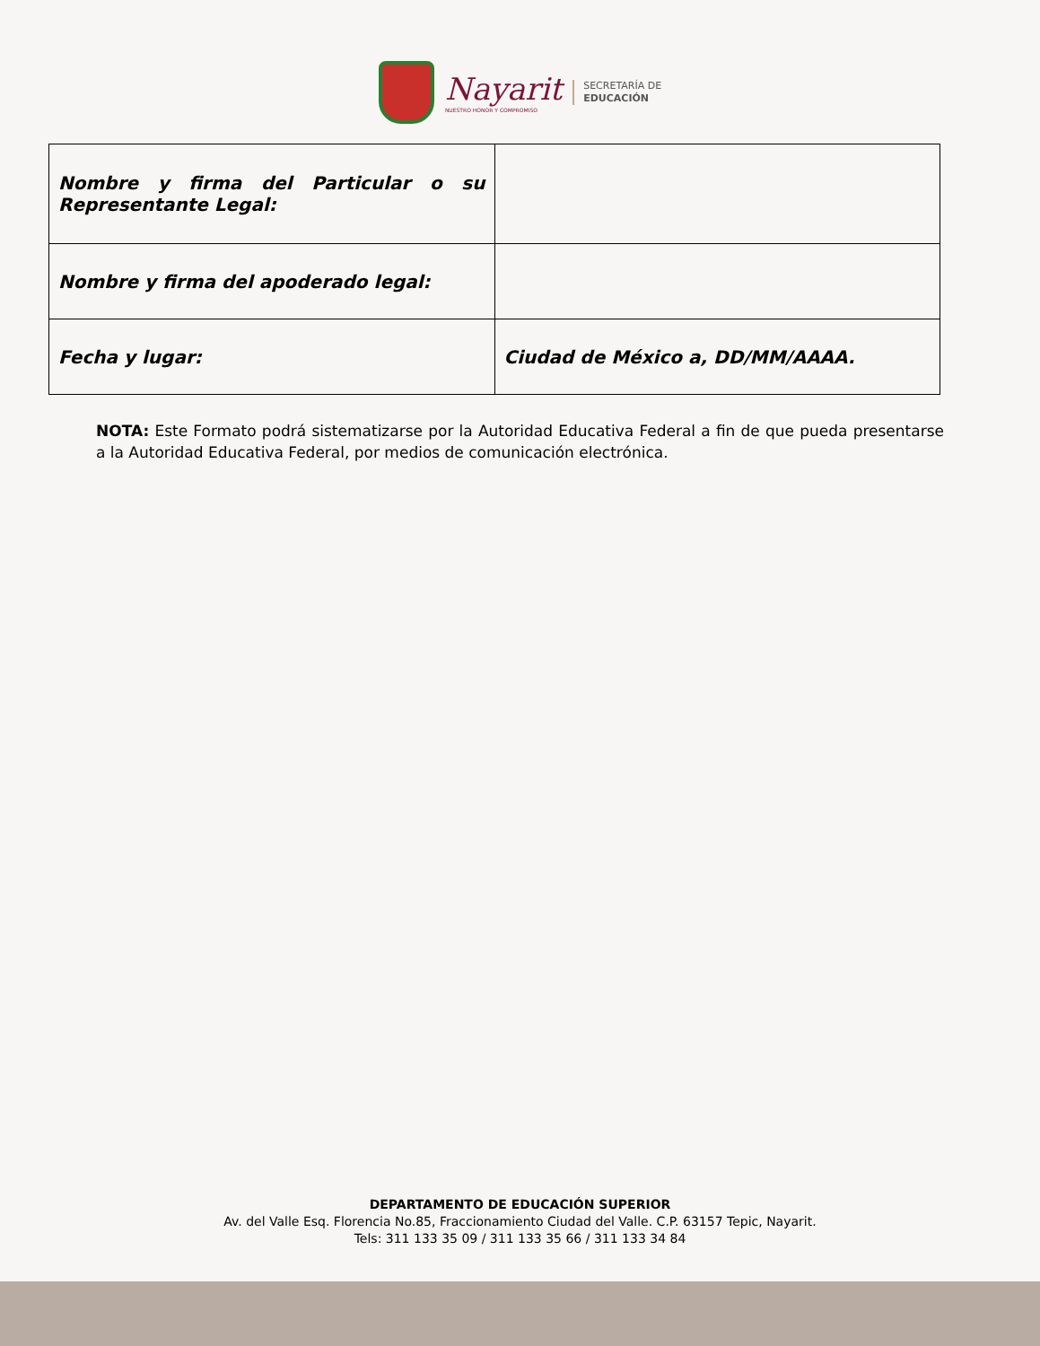Nayarit
NUESTRO HONOR Y COMPROMISO
SECRETARÍA DE
EDUCACIÓN
| Nombre y firma del Particular o su Representante Legal: | |
| Nombre y firma del apoderado legal: | |
| Fecha y lugar: | Ciudad de México a, DD/MM/AAAA. |
NOTA: Este Formato podrá sistematizarse por la Autoridad Educativa Federal a fin de que pueda presentarse a la Autoridad Educativa Federal, por medios de comunicación electrónica.
DEPARTAMENTO DE EDUCACIÓN SUPERIOR
Av. del Valle Esq. Florencia No.85, Fraccionamiento Ciudad del Valle. C.P. 63157 Tepic, Nayarit.
Tels: 311 133 35 09 / 311 133 35 66 / 311 133 34 84